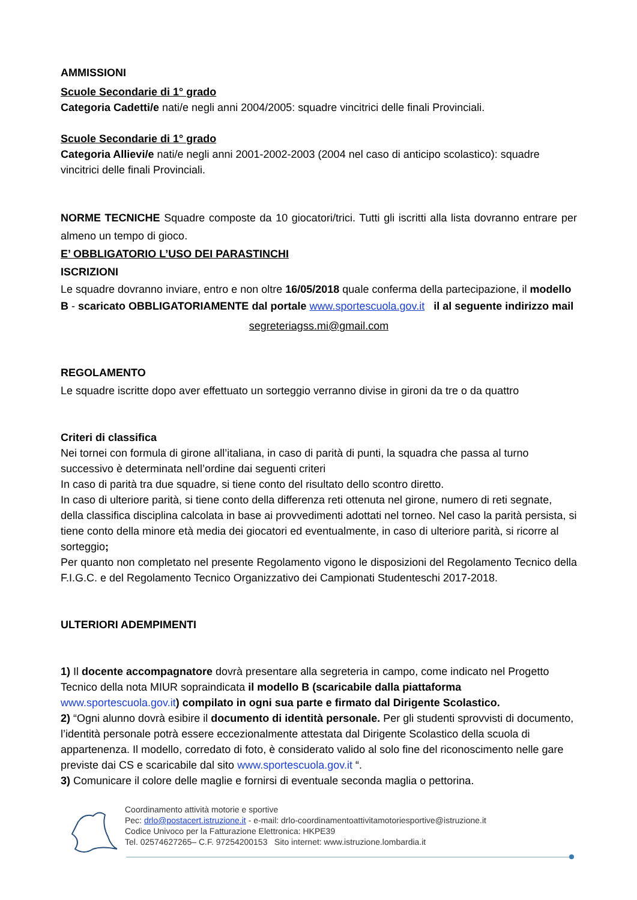AMMISSIONI
Scuole Secondarie di 1° grado
Categoria Cadetti/e nati/e negli anni 2004/2005: squadre vincitrici delle finali Provinciali.
Scuole Secondarie di 1° grado
Categoria Allievi/e nati/e negli anni 2001-2002-2003 (2004 nel caso di anticipo scolastico): squadre vincitrici delle finali Provinciali.
NORME TECNICHE Squadre composte da 10 giocatori/trici. Tutti gli iscritti alla lista dovranno entrare per almeno un tempo di gioco.
E’ OBBLIGATORIO L’USO DEI PARASTINCHI
ISCRIZIONI
Le squadre dovranno inviare, entro e non oltre 16/05/2018 quale conferma della partecipazione, il modello B - scaricato OBBLIGATORIAMENTE dal portale www.sportescuola.gov.it il al seguente indirizzo mail
segreteriagss.mi@gmail.com
REGOLAMENTO
Le squadre iscritte dopo aver effettuato un sorteggio verranno divise in gironi da tre o da quattro
Criteri di classifica
Nei tornei con formula di girone all’italiana, in caso di parità di punti, la squadra che passa al turno successivo è determinata nell’ordine dai seguenti criteri
In caso di parità tra due squadre, si tiene conto del risultato dello scontro diretto.
In caso di ulteriore parità, si tiene conto della differenza reti ottenuta nel girone, numero di reti segnate, della classifica disciplina calcolata in base ai provvedimenti adottati nel torneo. Nel caso la parità persista, si tiene conto della minore età media dei giocatori ed eventualmente, in caso di ulteriore parità, si ricorre al sorteggio;
Per quanto non completato nel presente Regolamento vigono le disposizioni del Regolamento Tecnico della F.I.G.C. e del Regolamento Tecnico Organizzativo dei Campionati Studenteschi 2017-2018.
ULTERIORI ADEMPIMENTI
1) Il docente accompagnatore dovrà presentare alla segreteria in campo, come indicato nel Progetto Tecnico della nota MIUR sopraindicata il modello B (scaricabile dalla piattaforma www.sportescuola.gov.it) compilato in ogni sua parte e firmato dal Dirigente Scolastico.
2) “Ogni alunno dovrà esibire il documento di identità personale. Per gli studenti sprovvisti di documento, l’identità personale potrà essere eccezionalmente attestata dal Dirigente Scolastico della scuola di appartenenza. Il modello, corredato di foto, è considerato valido al solo fine del riconoscimento nelle gare previste dai CS e scaricabile dal sito www.sportescuola.gov.it “.
3) Comunicare il colore delle maglie e fornirsi di eventuale seconda maglia o pettorina.
Coordinamento attività motorie e sportive
Pec: drlo@postacert.istruzione.it - e-mail: drlo-coordinamentoattivitamotoriesportive@istruzione.it
Codice Univoco per la Fatturazione Elettronica: HKPE39
Tel. 02574627265– C.F. 97254200153 Sito internet: www.istruzione.lombardia.it